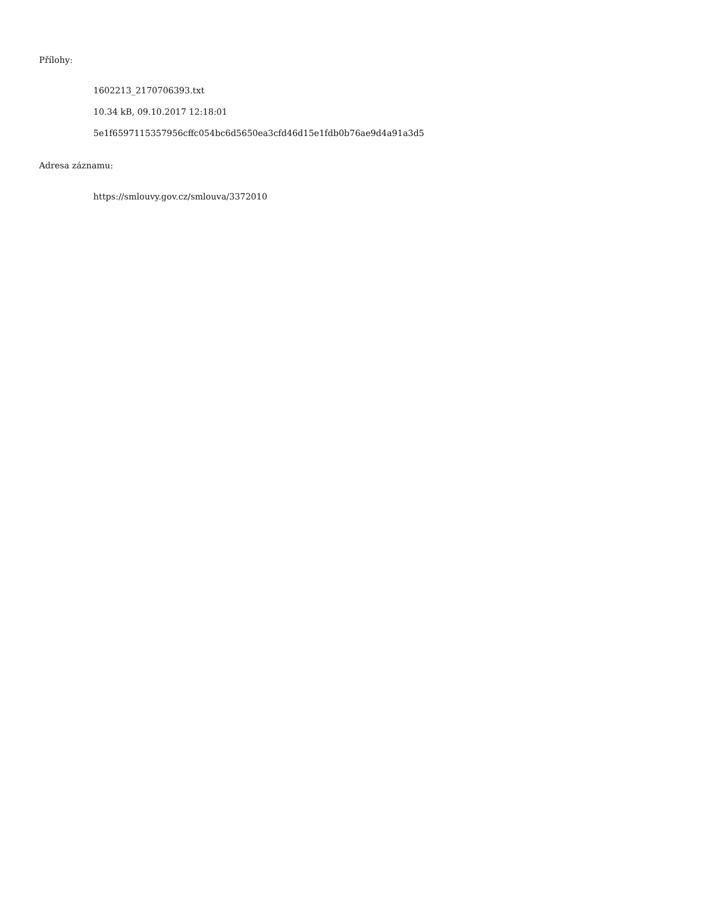Přílohy:
1602213_2170706393.txt
10.34 kB, 09.10.2017 12:18:01
5e1f6597115357956cffc054bc6d5650ea3cfd46d15e1fdb0b76ae9d4a91a3d5
Adresa záznamu:
https://smlouvy.gov.cz/smlouva/3372010